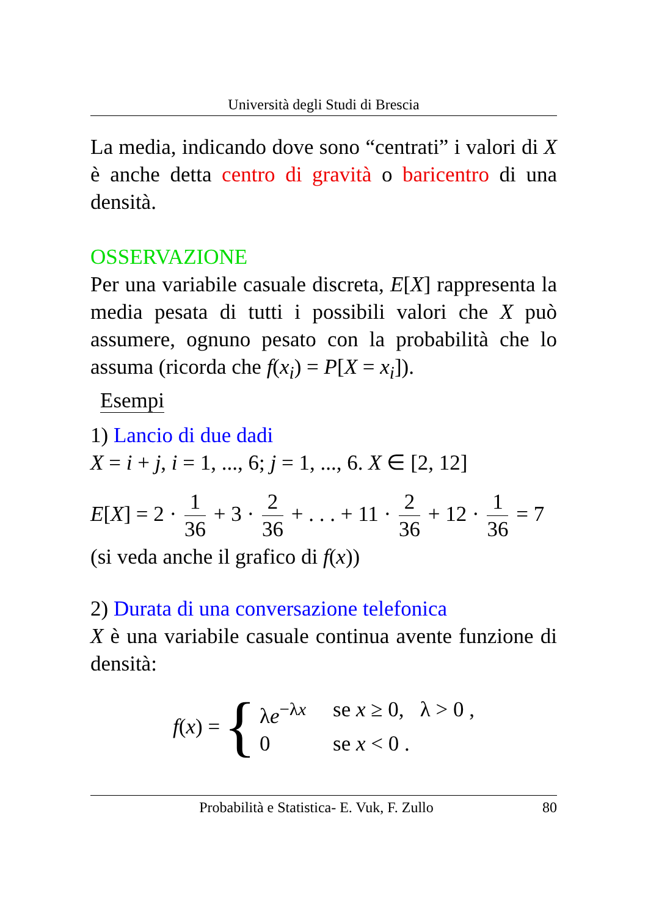Università degli Studi di Brescia
La media, indicando dove sono “centrati” i valori di X è anche detta centro di gravità o baricentro di una densità.
OSSERVAZIONE
Per una variabile casuale discreta, E[X] rappresenta la media pesata di tutti i possibili valori che X può assumere, ognuno pesato con la probabilità che lo assuma (ricorda che f(x<sub>i</sub>) = P[X = x<sub>i</sub>]).
Esempi
1) Lancio di due dadi
X = i + j, i = 1, ..., 6; j = 1, ..., 6. X ∈ [2, 12]
E[X] = 2 · 1 36 + 3 · 2 36 + . . . + 11 · 2 36 + 12 · 1 36 = 7
(si veda anche il grafico di f(x))
2) Durata di una conversazione telefonica
X è una variabile casuale continua avente funzione di densità:
f(x) = {
λe<sup>−λx</sup> se x ≥ 0, λ > 0 ,
0 se x < 0 .
Probabilità e Statistica- E. Vuk, F. Zullo 80